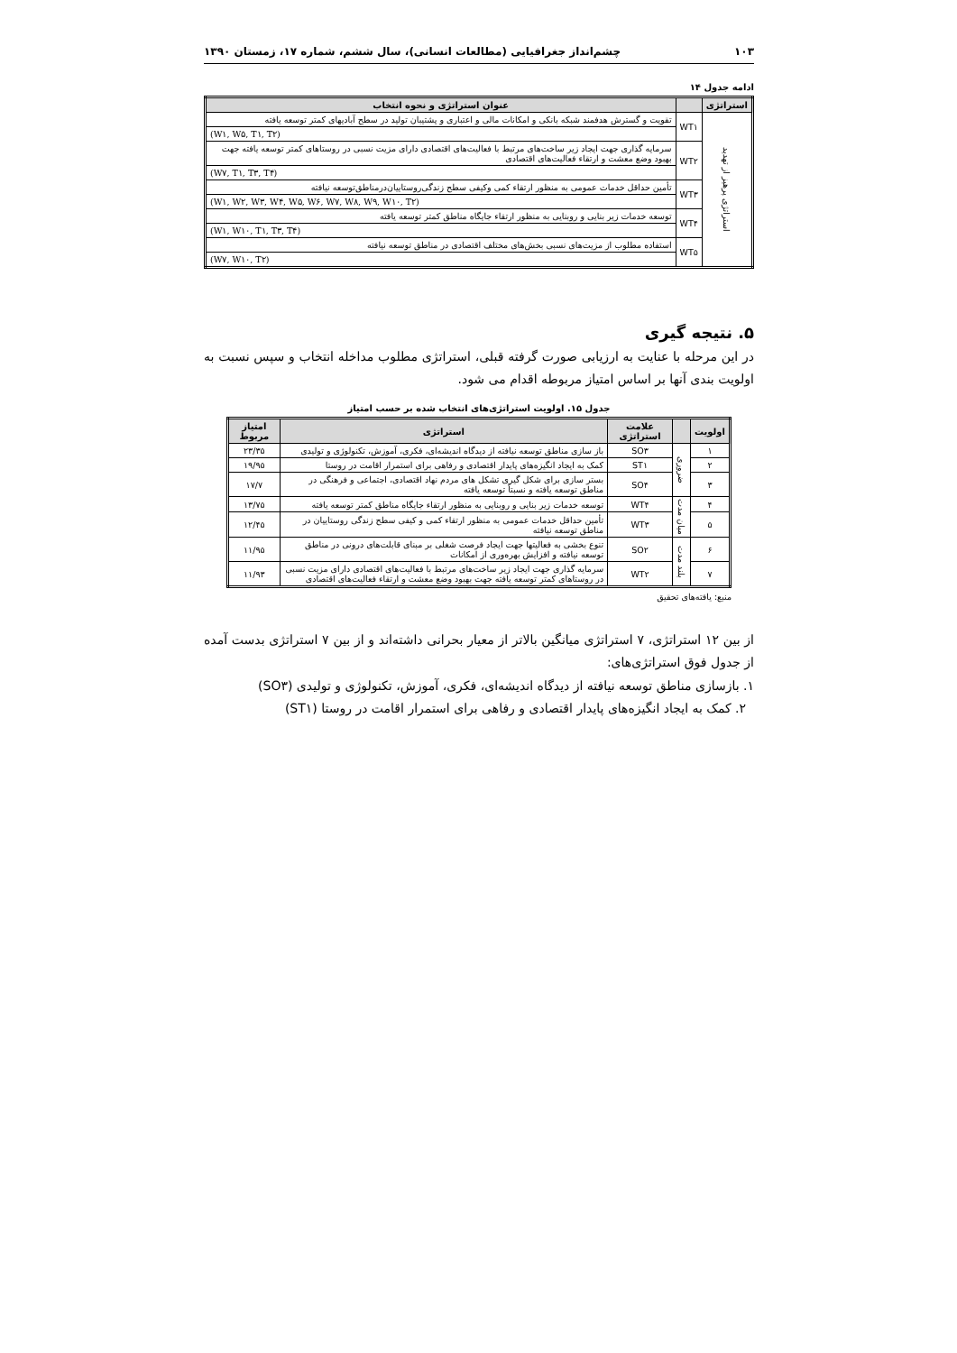۱۰۳ چشم‌انداز جغرافیایی (مطالعات انسانی)، سال ششم، شماره ۱۷، زمستان ۱۳۹۰
ادامه جدول ۱۴
| استراتژی | | عنوان استراتژی و نحوه انتخاب |
| --- | --- | --- |
| استراتژی پرهیز از تهدید | WT۱ | تقویت و گسترش هدفمند شبکه بانکی و امکانات مالی و اعتباری و پشتیبان تولید در سطح آبادیهای کمتر توسعه یافته |
| | | (W۱, W۵, T۱, T۲) |
| | WT۲ | سرمایه گذاری جهت ایجاد زیر ساخت‌های مرتبط با فعالیت‌های اقتصادی دارای مزیت نسبی در روستاهای کمتر توسعه یافته جهت بهبود وضع معشت و ارتقاء فعالیت‌های اقتصادی |
| | | (W۷, T۱, T۳, T۴) |
| | WT۳ | تأمین حداقل خدمات عمومی به منظور ارتقاء کمی وکیفی سطح زندگی‌روستاییان‌درمناطق‌توسعه نیافته |
| | | (W۱, W۲, W۳, W۴, W۵, W۶, W۷, W۸, W۹, W۱۰, T۲) |
| | WT۴ | توسعه خدمات زیر بنایی و روبنایی به منظور ارتقاء جایگاه مناطق کمتر توسعه یافته |
| | | (W۱, W۱۰, T۱, T۳, T۴) |
| | WT۵ | استفاده مطلوب از مزیت‌های نسبی بخش‌های مختلف اقتصادی در مناطق توسعه نیافته |
| | | (W۷, W۱۰, T۲) |
۵. نتیجه گیری
در این مرحله با عنایت به ارزیابی صورت گرفته قبلی، استراتژی مطلوب مداخله انتخاب و سپس نسبت به اولویت بندی آنها بر اساس امتیاز مربوطه اقدام می شود.
جدول ۱۵. اولویت استراتژی‌های انتخاب شده بر حسب امتیاز
| اولویت | | علامت استراتژی | استراتژی | امتیاز مربوط |
| --- | --- | --- | --- | --- |
| ۱ | ضروری | SO۳ | باز سازی مناطق توسعه نیافته از دیدگاه اندیشه‌ای، فکری، آموزش، تکنولوژی و تولیدی | ۲۳/۳۵ |
| ۲ | | ST۱ | کمک به ایجاد انگیزه‌های پایدار اقتصادی و رفاهی برای استمرار اقامت در روستا | ۱۹/۹۵ |
| ۳ | | SO۴ | بستر سازی برای شکل گیری تشکل های مردم نهاد اقتصادی، اجتماعی و فرهنگی در مناطق توسعه یافته و نسبتاً توسعه یافته | ۱۷/۷ |
| ۴ | میان مدت | WT۴ | توسعه خدمات زیر بنایی و روبنایی به منظور ارتقاء جایگاه مناطق کمتر توسعه یافته | ۱۳/۷۵ |
| ۵ | | WT۳ | تأمین حداقل خدمات عمومی به منظور ارتقاء کمی و کیفی سطح زندگی روستاییان در مناطق توسعه نیافته | ۱۲/۴۵ |
| ۶ | بلند مدت | SO۲ | تنوع بخشی به فعالیتها جهت ایجاد فرصت شغلی بر مبنای قابلت‌های درونی در مناطق توسعه نیافته و افزایش بهره‌وری از امکانات | ۱۱/۹۵ |
| ۷ | | WT۲ | سرمایه گذاری جهت ایجاد زیر ساخت‌های مرتبط با فعالیت‌های اقتصادی دارای مزیت نسبی در روستاهای کمتر توسعه یافته جهت بهبود وضع معشت و ارتقاء فعالیت‌های اقتصادی | ۱۱/۹۳ |
منبع: یافته‌های تحقیق
از بین ۱۲ استراتژی، ۷ استراتژی میانگین بالاتر از معیار بحرانی داشته‌اند و از بین ۷ استراتژی بدست آمده از جدول فوق استراتژی‌های:
۱. بازسازی مناطق توسعه نیافته از دیدگاه اندیشه‌ای، فکری، آموزش، تکنولوژی و تولیدی (SO۳)
۲. کمک به ایجاد انگیزه‌های پایدار اقتصادی و رفاهی برای استمرار اقامت در روستا (ST۱)